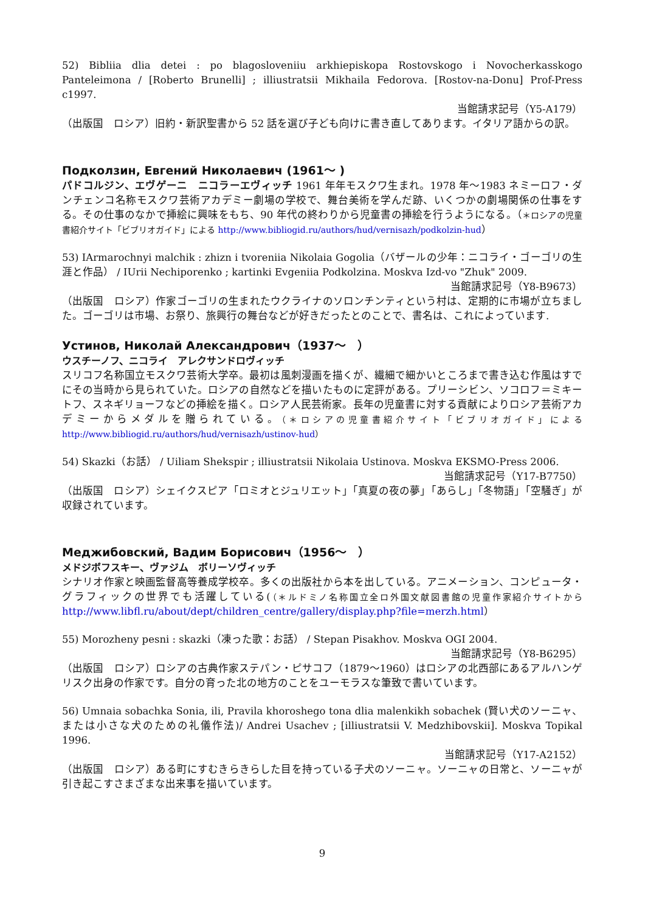52) Bibliia dlia detei : po blagosloveniiu arkhiepiskopa Rostovskogo i Novocherkasskogo Panteleimona / [Roberto Brunelli] ; illiustratsii Mikhaila Fedorova. [Rostov-na-Donu] Prof-Press c1997.
当館請求記号（Y5-A179）
（出版国　ロシア）旧約・新訳聖書から 52 話を選び子ども向けに書き直してあります。イタリア語からの訳。
Подколзин, Евгений Николаевич (1961～ )
パドコルジン、エヴゲーニ　ニコラーエヴィッチ 1961 年年モスクワ生まれ。1978 年～1983 ネミーロフ・ダンチェンコ名称モスクワ芸術アカデミー劇場の学校で、舞台美術を学んだ跡、いくつかの劇場関係の仕事をする。その仕事のなかで挿絵に興味をもち、90 年代の終わりから児童書の挿絵を行うようになる。（＊ロシアの児童書紹介サイト「ビブリオガイド」による http://www.bibliogid.ru/authors/hud/vernisazh/podkolzin-hud）
53) IArmarochnyi malchik : zhizn i tvoreniia Nikolaia Gogolia（バザールの少年：ニコライ・ゴーゴリの生涯と作品） / IUrii Nechiporenko ; kartinki Evgeniia Podkolzina. Moskva Izd-vo "Zhuk" 2009.
当館請求記号（Y8-B9673）
（出版国　ロシア）作家ゴーゴリの生まれたウクライナのソロンチンティという村は、定期的に市場が立ちました。ゴーゴリは市場、お祭り、旅興行の舞台などが好きだったとのことで、書名は、これによっています.
Устинов, Николай Александрович（1937～　）
ウスチーノフ、ニコライ　アレクサンドロヴィッチ
スリコフ名称国立モスクワ芸術大学卒。最初は風刺漫画を描くが、繊細で細かいところまで書き込む作風はすでにその当時から見られていた。ロシアの自然などを描いたものに定評がある。プリーシビン、ソコロフ＝ミキートフ、スネギリョーフなどの挿絵を描く。ロシア人民芸術家。長年の児童書に対する貢献によりロシア芸術アカデミーからメダルを贈られている。（＊ロシアの児童書紹介サイト「ビブリオガイド」による http://www.bibliogid.ru/authors/hud/vernisazh/ustinov-hud）
54) Skazki（お話） / Uiliam Shekspir ; illiustratsii Nikolaia Ustinova. Moskva EKSMO-Press 2006.
当館請求記号（Y17-B7750）
（出版国　ロシア）シェイクスピア「ロミオとジュリエット」「真夏の夜の夢」「あらし」「冬物語」「空騒ぎ」が収録されています。
Меджибовский, Вадим Борисович（1956～　）
メドジボフスキー、ヴァジム　ボリーソヴィッチ
シナリオ作家と映画監督高等養成学校卒。多くの出版社から本を出している。アニメーション、コンピュータ・グラフィックの世界でも活躍している(（＊ルドミノ名称国立全ロ外国文献図書館の児童作家紹介サイトから http://www.libfl.ru/about/dept/children_centre/gallery/display.php?file=merzh.html）
55) Morozheny pesni : skazki（凍った歌：お話） / Stepan Pisakhov. Moskva OGI 2004.
当館請求記号（Y8-B6295）
（出版国　ロシア）ロシアの古典作家ステパン・ピサコフ（1879～1960）はロシアの北西部にあるアルハンゲリスク出身の作家です。自分の育った北の地方のことをユーモラスな筆致で書いています。
56) Umnaia sobachka Sonia, ili, Pravila khoroshego tona dlia malenkikh sobachek (賢い犬のソーニャ、または小さな犬のための礼儀作法)/ Andrei Usachev ; [illiustratsii V. Medzhibovskii]. Moskva Topikal 1996.
当館請求記号（Y17-A2152）
（出版国　ロシア）ある町にすむきらきらした目を持っている子犬のソーニャ。ソーニャの日常と、ソーニャが引き起こすさまざまな出来事を描いています。
9